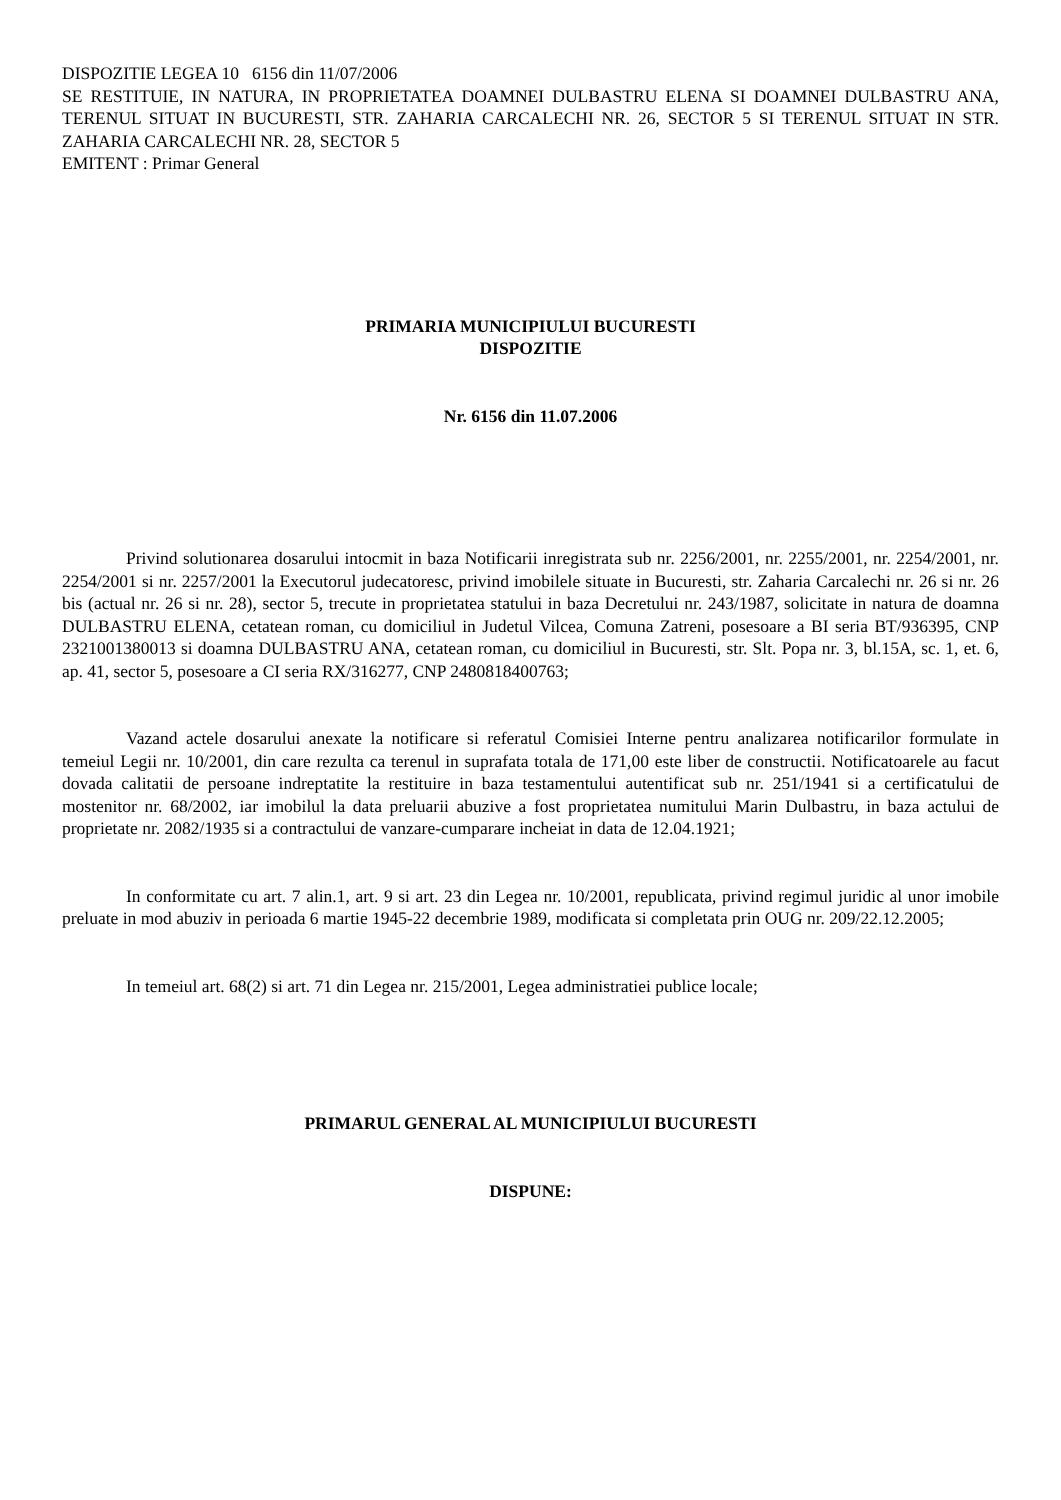DISPOZITIE LEGEA 10 6156 din 11/07/2006
SE RESTITUIE, IN NATURA, IN PROPRIETATEA DOAMNEI DULBASTRU ELENA SI DOAMNEI DULBASTRU ANA, TERENUL SITUAT IN BUCURESTI, STR. ZAHARIA CARCALECHI NR. 26, SECTOR 5 SI TERENUL SITUAT IN STR. ZAHARIA CARCALECHI NR. 28, SECTOR 5
EMITENT : Primar General
PRIMARIA MUNICIPIULUI BUCURESTI
DISPOZITIE
Nr. 6156 din 11.07.2006
Privind solutionarea dosarului intocmit in baza Notificarii inregistrata sub nr. 2256/2001, nr. 2255/2001, nr. 2254/2001, nr. 2254/2001 si nr. 2257/2001 la Executorul judecatoresc, privind imobilele situate in Bucuresti, str. Zaharia Carcalechi nr. 26 si nr. 26 bis (actual nr. 26 si nr. 28), sector 5, trecute in proprietatea statului in baza Decretului nr. 243/1987, solicitate in natura de doamna DULBASTRU ELENA, cetatean roman, cu domiciliul in Judetul Vilcea, Comuna Zatreni, posesoare a BI seria BT/936395, CNP 2321001380013 si doamna DULBASTRU ANA, cetatean roman, cu domiciliul in Bucuresti, str. Slt. Popa nr. 3, bl.15A, sc. 1, et. 6, ap. 41, sector 5, posesoare a CI seria RX/316277, CNP 2480818400763;
Vazand actele dosarului anexate la notificare si referatul Comisiei Interne pentru analizarea notificarilor formulate in temeiul Legii nr. 10/2001, din care rezulta ca terenul in suprafata totala de 171,00 este liber de constructii. Notificatoarele au facut dovada calitatii de persoane indreptatite la restituire in baza testamentului autentificat sub nr. 251/1941 si a certificatului de mostenitor nr. 68/2002, iar imobilul la data preluarii abuzive a fost proprietatea numitului Marin Dulbastru, in baza actului de proprietate nr. 2082/1935 si a contractului de vanzare-cumparare incheiat in data de 12.04.1921;
In conformitate cu art. 7 alin.1, art. 9 si art. 23 din Legea nr. 10/2001, republicata, privind regimul juridic al unor imobile preluate in mod abuziv in perioada 6 martie 1945-22 decembrie 1989, modificata si completata prin OUG nr. 209/22.12.2005;
In temeiul art. 68(2) si art. 71 din Legea nr. 215/2001, Legea administratiei publice locale;
PRIMARUL GENERAL AL MUNICIPIULUI BUCURESTI
DISPUNE: